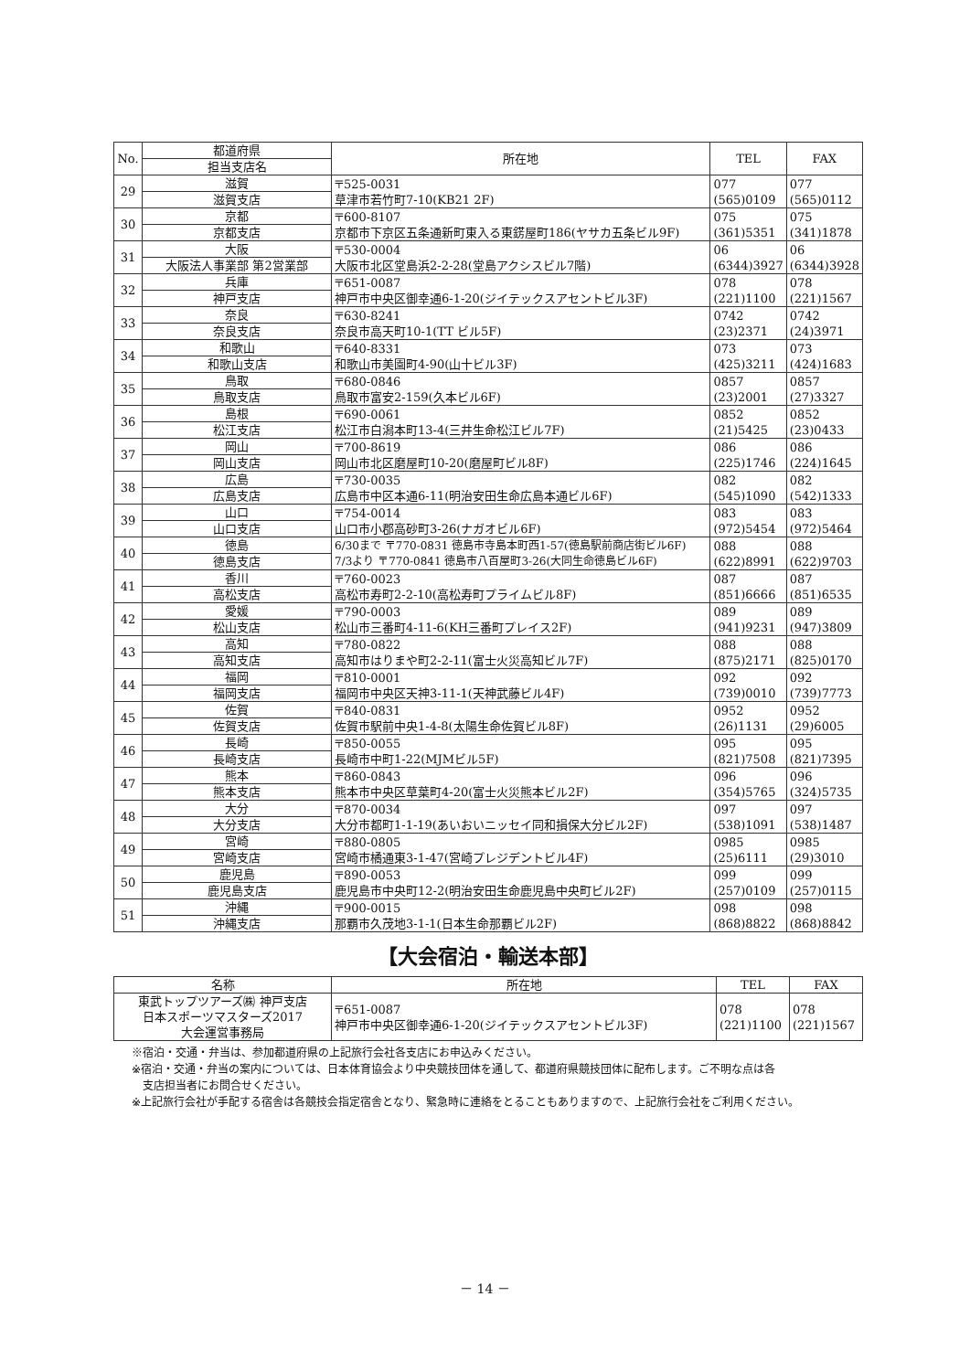| No. | 都道府県 | 所在地 | TEL | FAX |
| --- | --- | --- | --- | --- |
| | 担当支店名 | | | |
| 29 | 滋賀 | 〒525-0031 草津市若竹町7-10(KB21 2F) | 077 (565)0109 | 077 (565)0112 |
| | 滋賀支店 | | | |
| 30 | 京都 | 〒600-8107 京都市下京区五条通新町東入る東錺屋町186(ヤサカ五条ビル9F) | 075 (361)5351 | 075 (341)1878 |
| | 京都支店 | | | |
| 31 | 大阪 | 〒530-0004 大阪市北区堂島浜2-2-28(堂島アクシスビル7階) | 06 (6344)3927 | 06 (6344)3928 |
| | 大阪法人事業部 第2営業部 | | | |
| 32 | 兵庫 | 〒651-0087 神戸市中央区御幸通6-1-20(ジイテックスアセントビル3F) | 078 (221)1100 | 078 (221)1567 |
| | 神戸支店 | | | |
| 33 | 奈良 | 〒630-8241 奈良市高天町10-1(TT ビル5F) | 0742 (23)2371 | 0742 (24)3971 |
| | 奈良支店 | | | |
| 34 | 和歌山 | 〒640-8331 和歌山市美園町4-90(山十ビル3F) | 073 (425)3211 | 073 (424)1683 |
| | 和歌山支店 | | | |
| 35 | 鳥取 | 〒680-0846 鳥取市富安2-159(久本ビル6F) | 0857 (23)2001 | 0857 (27)3327 |
| | 鳥取支店 | | | |
| 36 | 島根 | 〒690-0061 松江市白潟本町13-4(三井生命松江ビル7F) | 0852 (21)5425 | 0852 (23)0433 |
| | 松江支店 | | | |
| 37 | 岡山 | 〒700-8619 岡山市北区磨屋町10-20(磨屋町ビル8F) | 086 (225)1746 | 086 (224)1645 |
| | 岡山支店 | | | |
| 38 | 広島 | 〒730-0035 広島市中区本通6-11(明治安田生命広島本通ビル6F) | 082 (545)1090 | 082 (542)1333 |
| | 広島支店 | | | |
| 39 | 山口 | 〒754-0014 山口市小郡高砂町3-26(ナガオビル6F) | 083 (972)5454 | 083 (972)5464 |
| | 山口支店 | | | |
| 40 | 徳島 | 6/30まで 〒770-0831 徳島市寺島本町西1-57(徳島駅前商店街ビル6F) 7/3より 〒770-0841 徳島市八百屋町3-26(大同生命徳島ビル6F) | 088 (622)8991 | 088 (622)9703 |
| | 徳島支店 | | | |
| 41 | 香川 | 〒760-0023 高松市寿町2-2-10(高松寿町プライムビル8F) | 087 (851)6666 | 087 (851)6535 |
| | 高松支店 | | | |
| 42 | 愛媛 | 〒790-0003 松山市三番町4-11-6(KH三番町プレイス2F) | 089 (941)9231 | 089 (947)3809 |
| | 松山支店 | | | |
| 43 | 高知 | 〒780-0822 高知市はりまや町2-2-11(富士火災高知ビル7F) | 088 (875)2171 | 088 (825)0170 |
| | 高知支店 | | | |
| 44 | 福岡 | 〒810-0001 福岡市中央区天神3-11-1(天神武藤ビル4F) | 092 (739)0010 | 092 (739)7773 |
| | 福岡支店 | | | |
| 45 | 佐賀 | 〒840-0831 佐賀市駅前中央1-4-8(太陽生命佐賀ビル8F) | 0952 (26)1131 | 0952 (29)6005 |
| | 佐賀支店 | | | |
| 46 | 長崎 | 〒850-0055 長崎市中町1-22(MJMビル5F) | 095 (821)7508 | 095 (821)7395 |
| | 長崎支店 | | | |
| 47 | 熊本 | 〒860-0843 熊本市中央区草葉町4-20(富士火災熊本ビル2F) | 096 (354)5765 | 096 (324)5735 |
| | 熊本支店 | | | |
| 48 | 大分 | 〒870-0034 大分市都町1-1-19(あいおいニッセイ同和損保大分ビル2F) | 097 (538)1091 | 097 (538)1487 |
| | 大分支店 | | | |
| 49 | 宮崎 | 〒880-0805 宮崎市橘通東3-1-47(宮崎プレジデントビル4F) | 0985 (25)6111 | 0985 (29)3010 |
| | 宮崎支店 | | | |
| 50 | 鹿児島 | 〒890-0053 鹿児島市中央町12-2(明治安田生命鹿児島中央町ビル2F) | 099 (257)0109 | 099 (257)0115 |
| | 鹿児島支店 | | | |
| 51 | 沖縄 | 〒900-0015 那覇市久茂地3-1-1(日本生命那覇ビル2F) | 098 (868)8822 | 098 (868)8842 |
| | 沖縄支店 | | | |
【大会宿泊・輸送本部】
| 名称 | 所在地 | TEL | FAX |
| --- | --- | --- | --- |
| 東武トップツアーズ㈱ 神戸支店 日本スポーツマスターズ2017 大会運営事務局 | 〒651-0087 神戸市中央区御幸通6-1-20(ジイテックスアセントビル3F) | 078 (221)1100 | 078 (221)1567 |
※宿泊・交通・弁当は、参加都道府県の上記旅行会社各支店にお申込みください。
※宿泊・交通・弁当の案内については、日本体育協会より中央競技団体を通して、都道府県競技団体に配布します。ご不明な点は各
　支店担当者にお問合せください。
※上記旅行会社が手配する宿舎は各競技会指定宿舎となり、緊急時に連絡をとることもありますので、上記旅行会社をご利用ください。
－ 14 －